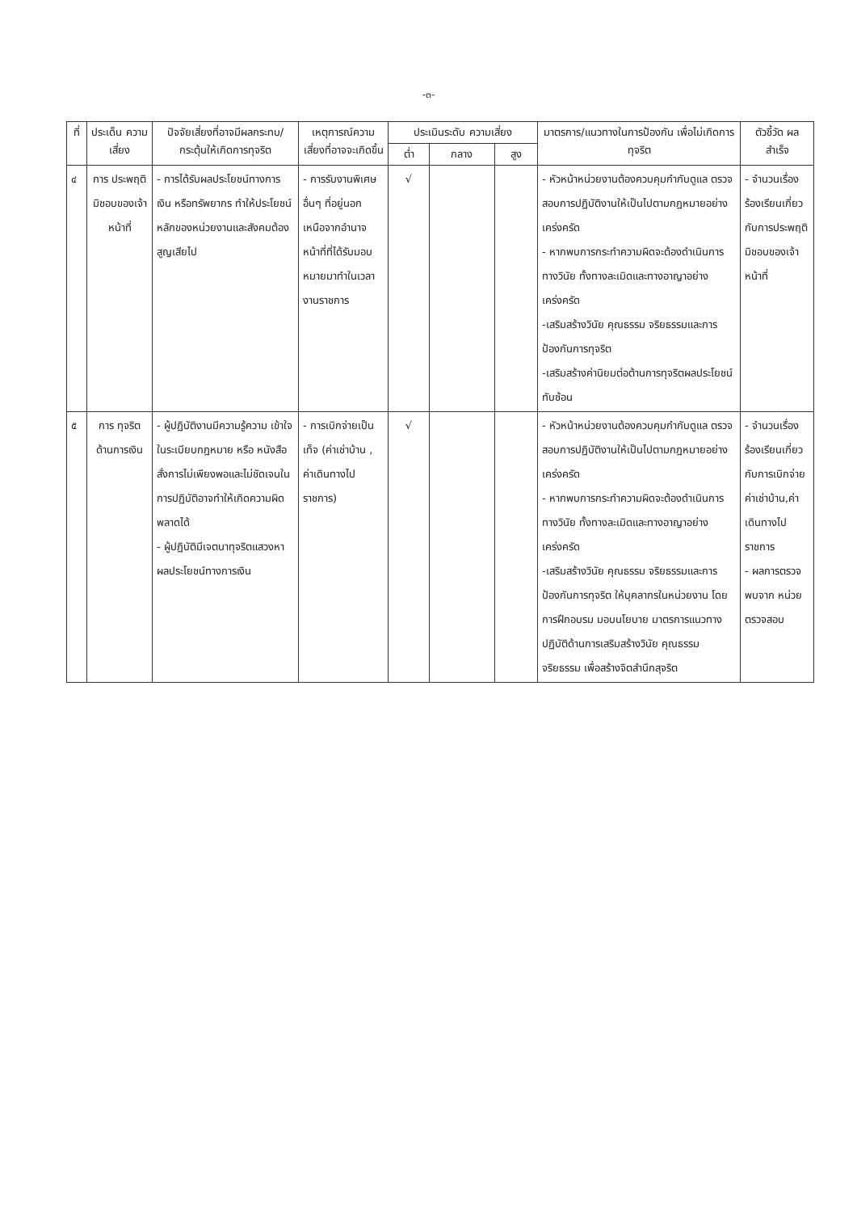-๓-
| ที่ | ประเด็น ความ เสี่ยง | ปัจจัยเสี่ยงที่อาจมีผลกระทบ/กระตุ้นให้เกิดการทุจริต | เหตุการณ์ความเสี่ยงที่อาจจะเกิดขึ้น | ประเมินระดับ ความเสี่ยง | | | มาตรการ/แนวทางในการป้องกัน เพื่อไม่เกิดการทุจริต | ตัวชี้วัด ผลสำเร็จ |
| --- | --- | --- | --- | --- | --- | --- | --- | --- |
| | | | | ต่ำ | กลาง | สูง | | |
| ๔ | การ ประพฤติมิชอบของเจ้าหน้าที่ | - การได้รับผลประโยชน์ทางการเงิน หรือทรัพยากร ทำให้ประโยชน์หลักของหน่วยงานและสังคมต้องสูญเสียไป | - การรับงานพิเศษอื่นๆ ที่อยู่นอกเหนือจากอำนาจหน้าที่ที่ได้รับมอบหมายมาทำในเวลางานราชการ | √ | | | - หัวหน้าหน่วยงานต้องควบคุมกำกับดูแล ตรวจสอบการปฏิบัติงานให้เป็นไปตามกฎหมายอย่างเคร่งครัด - หากพบการกระทำความผิดจะต้องดำเนินการทางวินัย ทั้งทางละเมิดและทางอาญาอย่างเคร่งครัด -เสริมสร้างวินัย คุณธรรม จริยธรรมและการป้องกันการทุจริต -เสริมสร้างค่านิยมต่อต้านการทุจริตผลประโยชน์ทับซ้อน | - จำนวนเรื่องร้องเรียนเกี่ยวกับการประพฤติมิชอบของเจ้าหน้าที่ |
| ๕ | การ ทุจริตด้านการเงิน | - ผู้ปฏิบัติงานมีความรู้ความ เข้าใจในระเบียบกฎหมาย หรือ หนังสือสั่งการไม่เพียงพอและไม่ชัดเจนในการปฏิบัติอาจทำให้เกิดความผิดพลาดได้ - ผู้ปฏิบัติมีเจตนาทุจริตแสวงหาผลประโยชน์ทางการเงิน | - การเบิกจ่ายเป็นเท็จ (ค่าเช่าบ้าน , ค่าเดินทางไปราชการ) | √ | | | - หัวหน้าหน่วยงานต้องควบคุมกำกับดูแล ตรวจสอบการปฏิบัติงานให้เป็นไปตามกฎหมายอย่างเคร่งครัด - หากพบการกระทำความผิดจะต้องดำเนินการทางวินัย ทั้งทางละเมิดและทางอาญาอย่างเคร่งครัด -เสริมสร้างวินัย คุณธรรม จริยธรรมและการป้องกันการทุจริต ให้บุคลากรในหน่วยงาน โดยการฝึกอบรม มอบนโยบาย มาตรการแนวทางปฏิบัติด้านการเสริมสร้างวินัย คุณธรรม จริยธรรม เพื่อสร้างจิตสำนึกสุจริต | - จำนวนเรื่องร้องเรียนเกี่ยวกับการเบิกจ่ายค่าเช่าบ้าน,ค่าเดินทางไปราชการ - ผลการตรวจพบจาก หน่วยตรวจสอบ |